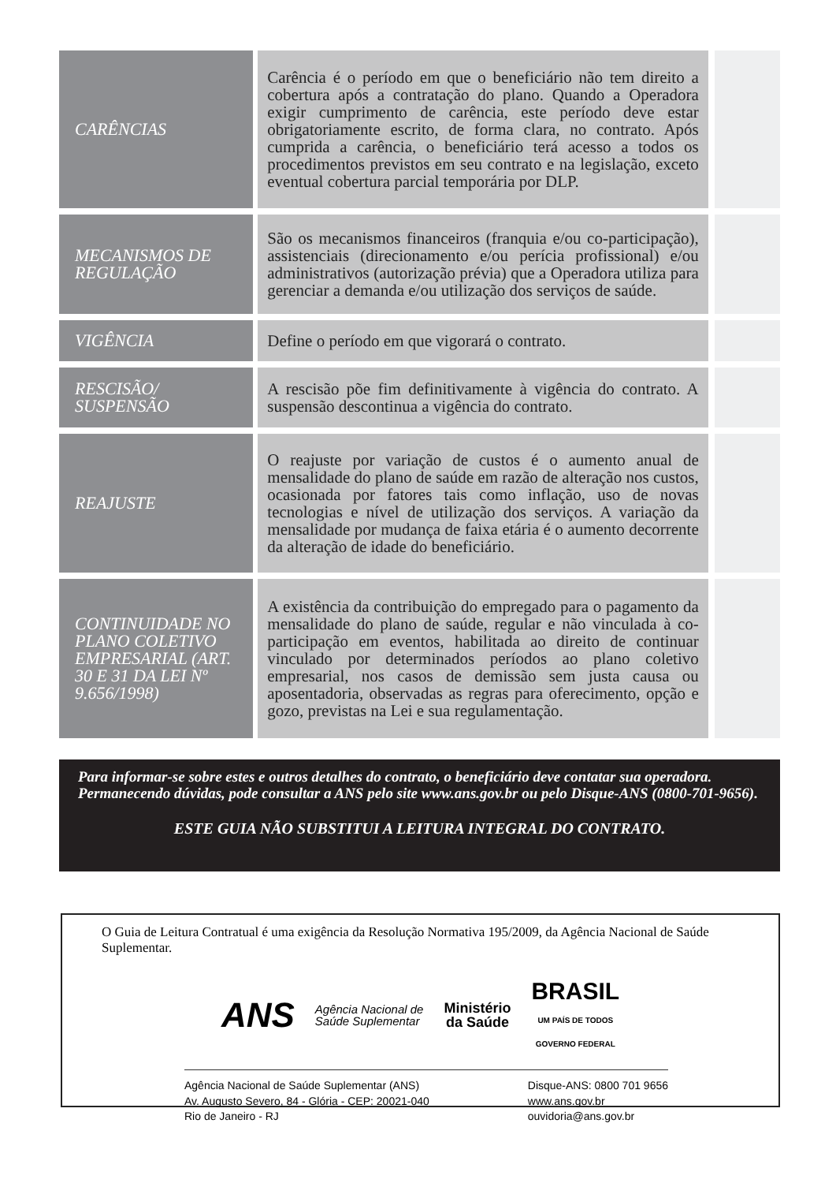| CARÊNCIAS | Carência é o período em que o beneficiário não tem direito a cobertura após a contratação do plano. Quando a Operadora exigir cumprimento de carência, este período deve estar obrigatoriamente escrito, de forma clara, no contrato. Após cumprida a carência, o beneficiário terá acesso a todos os procedimentos previstos em seu contrato e na legislação, exceto eventual cobertura parcial temporária por DLP. | |
| MECANISMOS DE REGULAÇÃO | São os mecanismos financeiros (franquia e/ou co-participação), assistenciais (direcionamento e/ou perícia profissional) e/ou administrativos (autorização prévia) que a Operadora utiliza para gerenciar a demanda e/ou utilização dos serviços de saúde. | |
| VIGÊNCIA | Define o período em que vigorará o contrato. | |
| RESCISÃO/ SUSPENSÃO | A rescisão põe fim definitivamente à vigência do contrato. A suspensão descontinua a vigência do contrato. | |
| REAJUSTE | O reajuste por variação de custos é o aumento anual de mensalidade do plano de saúde em razão de alteração nos custos, ocasionada por fatores tais como inflação, uso de novas tecnologias e nível de utilização dos serviços. A variação da mensalidade por mudança de faixa etária é o aumento decorrente da alteração de idade do beneficiário. | |
| CONTINUIDADE NO PLANO COLETIVO EMPRESARIAL (ART. 30 E 31 DA LEI Nº 9.656/1998) | A existência da contribuição do empregado para o pagamento da mensalidade do plano de saúde, regular e não vinculada à co-participação em eventos, habilitada ao direito de continuar vinculado por determinados períodos ao plano coletivo empresarial, nos casos de demissão sem justa causa ou aposentadoria, observadas as regras para oferecimento, opção e gozo, previstas na Lei e sua regulamentação. | |
Para informar-se sobre estes e outros detalhes do contrato, o beneficiário deve contatar sua operadora. Permanecendo dúvidas, pode consultar a ANS pelo site www.ans.gov.br ou pelo Disque-ANS (0800-701-9656).
ESTE GUIA NÃO SUBSTITUI A LEITURA INTEGRAL DO CONTRATO.
O Guia de Leitura Contratual é uma exigência da Resolução Normativa 195/2009, da Agência Nacional de Saúde Suplementar.
ANS Agência Nacional de
Saúde Suplementar Ministério
da Saúde BRASIL
UM PAÍS DE TODOS
GOVERNO FEDERAL
Agência Nacional de Saúde Suplementar (ANS)
Av. Augusto Severo, 84 - Glória - CEP: 20021-040
Rio de Janeiro - RJ
Disque-ANS: 0800 701 9656
www.ans.gov.br
ouvidoria@ans.gov.br